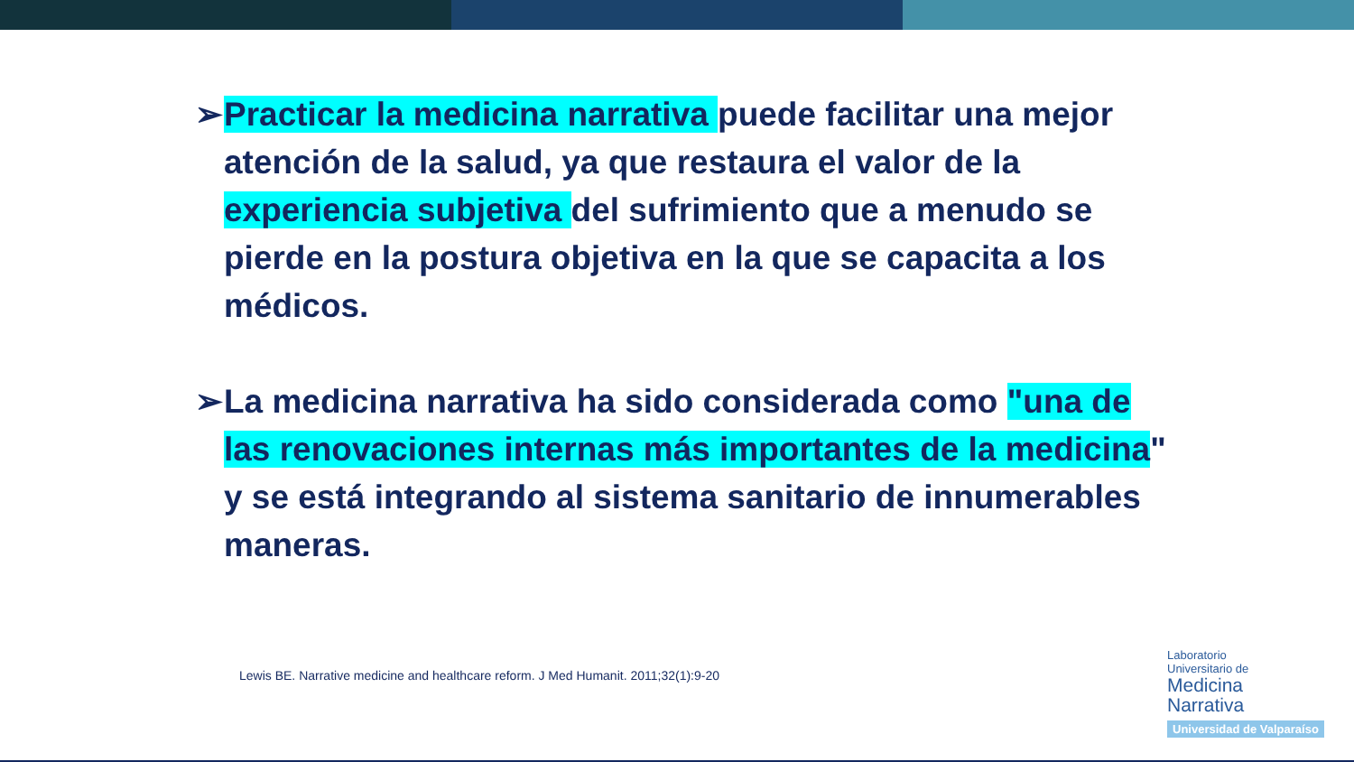➢ Practicar la medicina narrativa puede facilitar una mejor atención de la salud, ya que restaura el valor de la experiencia subjetiva del sufrimiento que a menudo se pierde en la postura objetiva en la que se capacita a los médicos.
➢ La medicina narrativa ha sido considerada como "una de las renovaciones internas más importantes de la medicina" y se está integrando al sistema sanitario de innumerables maneras.
Lewis BE. Narrative medicine and healthcare reform. J Med Humanit. 2011;32(1):9-20
Laboratorio
Universitario de
Medicina
Narrativa
Universidad de Valparaíso